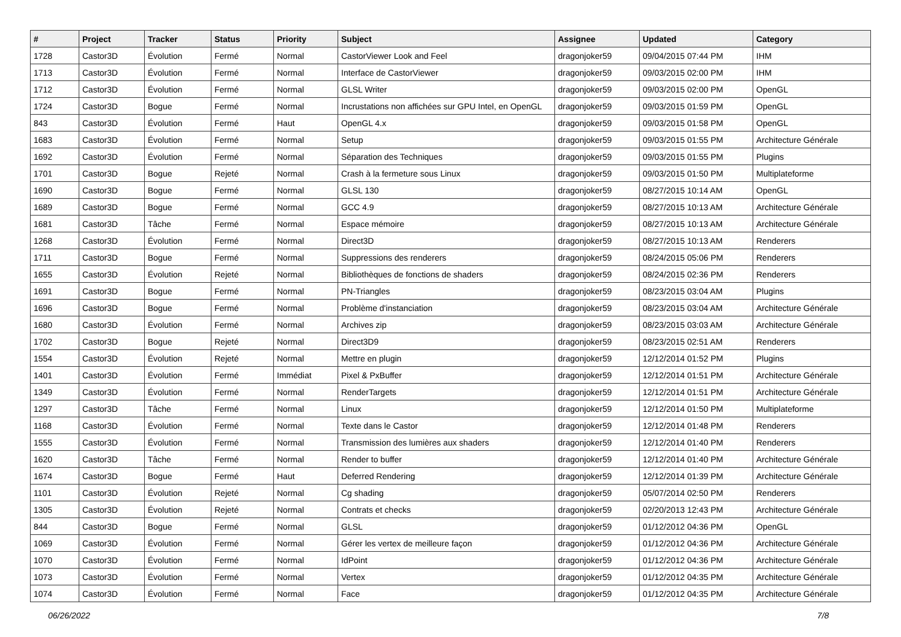| # | Project | Tracker | Status | Priority | Subject | Assignee | Updated | Category |
| --- | --- | --- | --- | --- | --- | --- | --- | --- |
| 1728 | Castor3D | Évolution | Fermé | Normal | CastorViewer Look and Feel | dragonjoker59 | 09/04/2015 07:44 PM | IHM |
| 1713 | Castor3D | Évolution | Fermé | Normal | Interface de CastorViewer | dragonjoker59 | 09/03/2015 02:00 PM | IHM |
| 1712 | Castor3D | Évolution | Fermé | Normal | GLSL Writer | dragonjoker59 | 09/03/2015 02:00 PM | OpenGL |
| 1724 | Castor3D | Bogue | Fermé | Normal | Incrustations non affichées sur GPU Intel, en OpenGL | dragonjoker59 | 09/03/2015 01:59 PM | OpenGL |
| 843 | Castor3D | Évolution | Fermé | Haut | OpenGL 4.x | dragonjoker59 | 09/03/2015 01:58 PM | OpenGL |
| 1683 | Castor3D | Évolution | Fermé | Normal | Setup | dragonjoker59 | 09/03/2015 01:55 PM | Architecture Générale |
| 1692 | Castor3D | Évolution | Fermé | Normal | Séparation des Techniques | dragonjoker59 | 09/03/2015 01:55 PM | Plugins |
| 1701 | Castor3D | Bogue | Rejeté | Normal | Crash à la fermeture sous Linux | dragonjoker59 | 09/03/2015 01:50 PM | Multiplateforme |
| 1690 | Castor3D | Bogue | Fermé | Normal | GLSL 130 | dragonjoker59 | 08/27/2015 10:14 AM | OpenGL |
| 1689 | Castor3D | Bogue | Fermé | Normal | GCC 4.9 | dragonjoker59 | 08/27/2015 10:13 AM | Architecture Générale |
| 1681 | Castor3D | Tâche | Fermé | Normal | Espace mémoire | dragonjoker59 | 08/27/2015 10:13 AM | Architecture Générale |
| 1268 | Castor3D | Évolution | Fermé | Normal | Direct3D | dragonjoker59 | 08/27/2015 10:13 AM | Renderers |
| 1711 | Castor3D | Bogue | Fermé | Normal | Suppressions des renderers | dragonjoker59 | 08/24/2015 05:06 PM | Renderers |
| 1655 | Castor3D | Évolution | Rejeté | Normal | Bibliothèques de fonctions de shaders | dragonjoker59 | 08/24/2015 02:36 PM | Renderers |
| 1691 | Castor3D | Bogue | Fermé | Normal | PN-Triangles | dragonjoker59 | 08/23/2015 03:04 AM | Plugins |
| 1696 | Castor3D | Bogue | Fermé | Normal | Problème d'instanciation | dragonjoker59 | 08/23/2015 03:04 AM | Architecture Générale |
| 1680 | Castor3D | Évolution | Fermé | Normal | Archives zip | dragonjoker59 | 08/23/2015 03:03 AM | Architecture Générale |
| 1702 | Castor3D | Bogue | Rejeté | Normal | Direct3D9 | dragonjoker59 | 08/23/2015 02:51 AM | Renderers |
| 1554 | Castor3D | Évolution | Rejeté | Normal | Mettre en plugin | dragonjoker59 | 12/12/2014 01:52 PM | Plugins |
| 1401 | Castor3D | Évolution | Fermé | Immédiat | Pixel & PxBuffer | dragonjoker59 | 12/12/2014 01:51 PM | Architecture Générale |
| 1349 | Castor3D | Évolution | Fermé | Normal | RenderTargets | dragonjoker59 | 12/12/2014 01:51 PM | Architecture Générale |
| 1297 | Castor3D | Tâche | Fermé | Normal | Linux | dragonjoker59 | 12/12/2014 01:50 PM | Multiplateforme |
| 1168 | Castor3D | Évolution | Fermé | Normal | Texte dans le Castor | dragonjoker59 | 12/12/2014 01:48 PM | Renderers |
| 1555 | Castor3D | Évolution | Fermé | Normal | Transmission des lumières aux shaders | dragonjoker59 | 12/12/2014 01:40 PM | Renderers |
| 1620 | Castor3D | Tâche | Fermé | Normal | Render to buffer | dragonjoker59 | 12/12/2014 01:40 PM | Architecture Générale |
| 1674 | Castor3D | Bogue | Fermé | Haut | Deferred Rendering | dragonjoker59 | 12/12/2014 01:39 PM | Architecture Générale |
| 1101 | Castor3D | Évolution | Rejeté | Normal | Cg shading | dragonjoker59 | 05/07/2014 02:50 PM | Renderers |
| 1305 | Castor3D | Évolution | Rejeté | Normal | Contrats et checks | dragonjoker59 | 02/20/2013 12:43 PM | Architecture Générale |
| 844 | Castor3D | Bogue | Fermé | Normal | GLSL | dragonjoker59 | 01/12/2012 04:36 PM | OpenGL |
| 1069 | Castor3D | Évolution | Fermé | Normal | Gérer les vertex de meilleure façon | dragonjoker59 | 01/12/2012 04:36 PM | Architecture Générale |
| 1070 | Castor3D | Évolution | Fermé | Normal | IdPoint | dragonjoker59 | 01/12/2012 04:36 PM | Architecture Générale |
| 1073 | Castor3D | Évolution | Fermé | Normal | Vertex | dragonjoker59 | 01/12/2012 04:35 PM | Architecture Générale |
| 1074 | Castor3D | Évolution | Fermé | Normal | Face | dragonjoker59 | 01/12/2012 04:35 PM | Architecture Générale |
06/26/2022 7/8